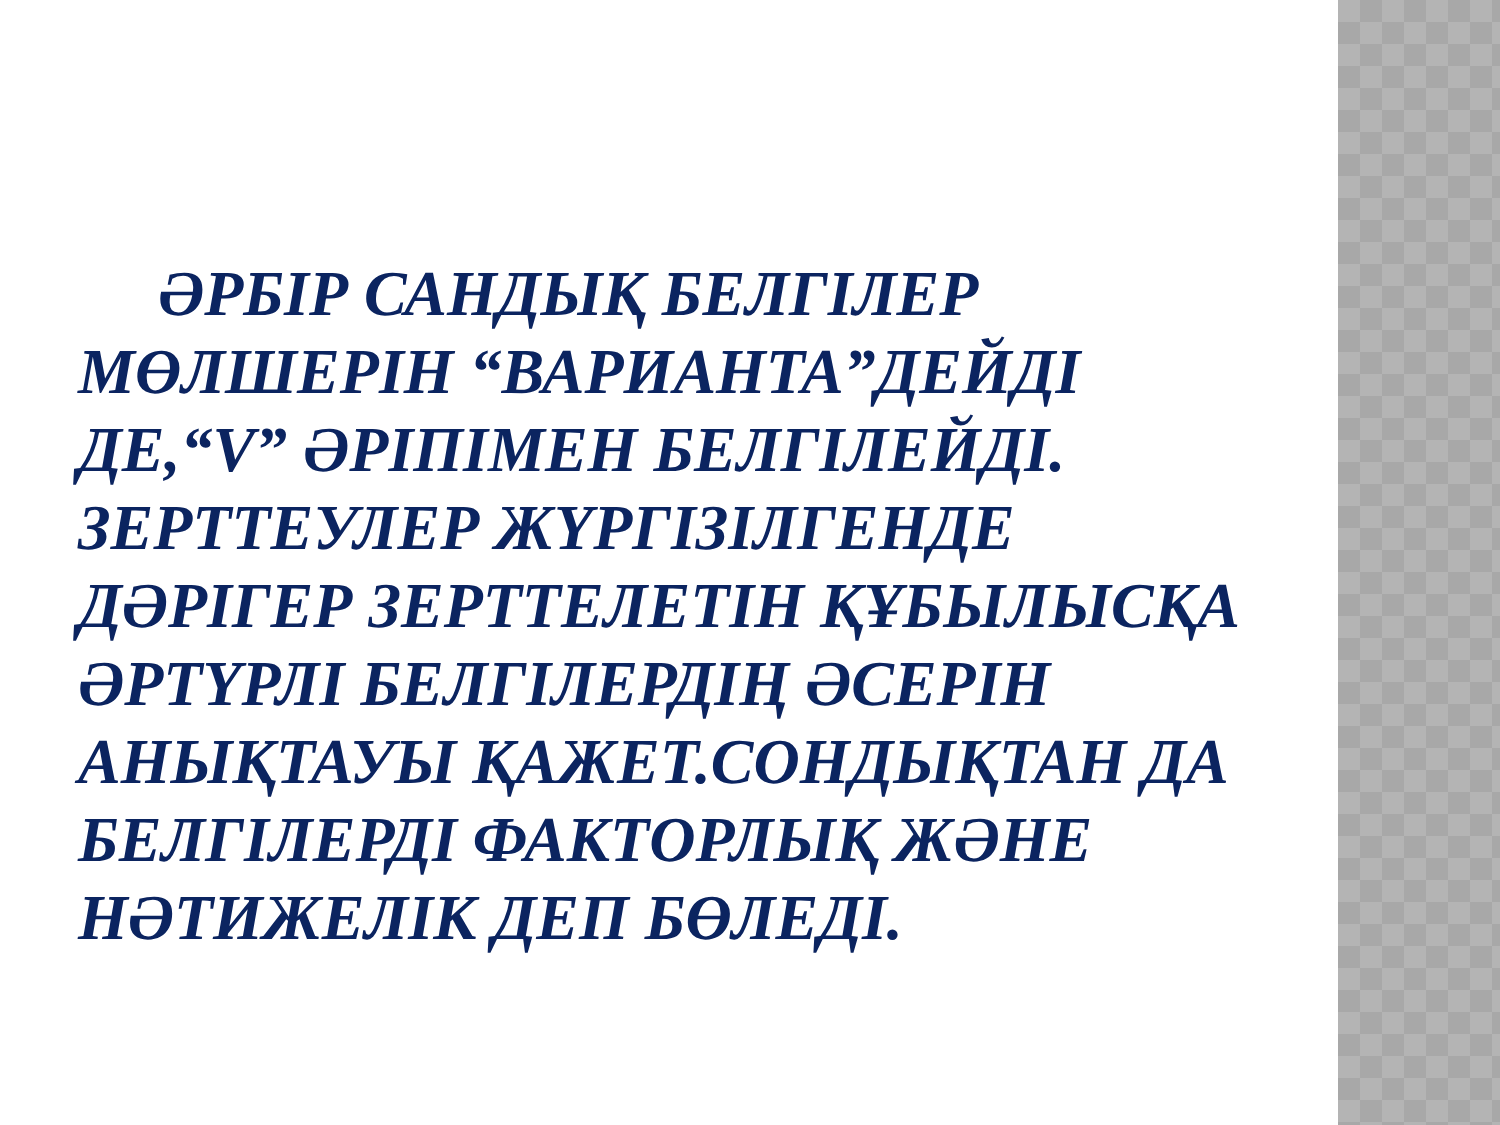ӘРБІР САНДЫҚ БЕЛГІЛЕР МӨЛШЕРІН “ВАРИАНТА”ДЕЙДІ ДЕ,“V” ӘРІПІМЕН БЕЛГІЛЕЙДІ. ЗЕРТТЕУЛЕР ЖҮРГІЗІЛГЕНДЕ ДӘРІГЕР ЗЕРТТЕЛЕТІН ҚҰБЫЛЫСҚА ӘРТҮРЛІ БЕЛГІЛЕРДІҢ ӘСЕРІН АНЫҚТАУЫ ҚАЖЕТ.СОНДЫҚТАН ДА БЕЛГІЛЕРДІ ФАКТОРЛЫҚ ЖӘНЕ НӘТИЖЕЛІК ДЕП БӨЛЕДІ.